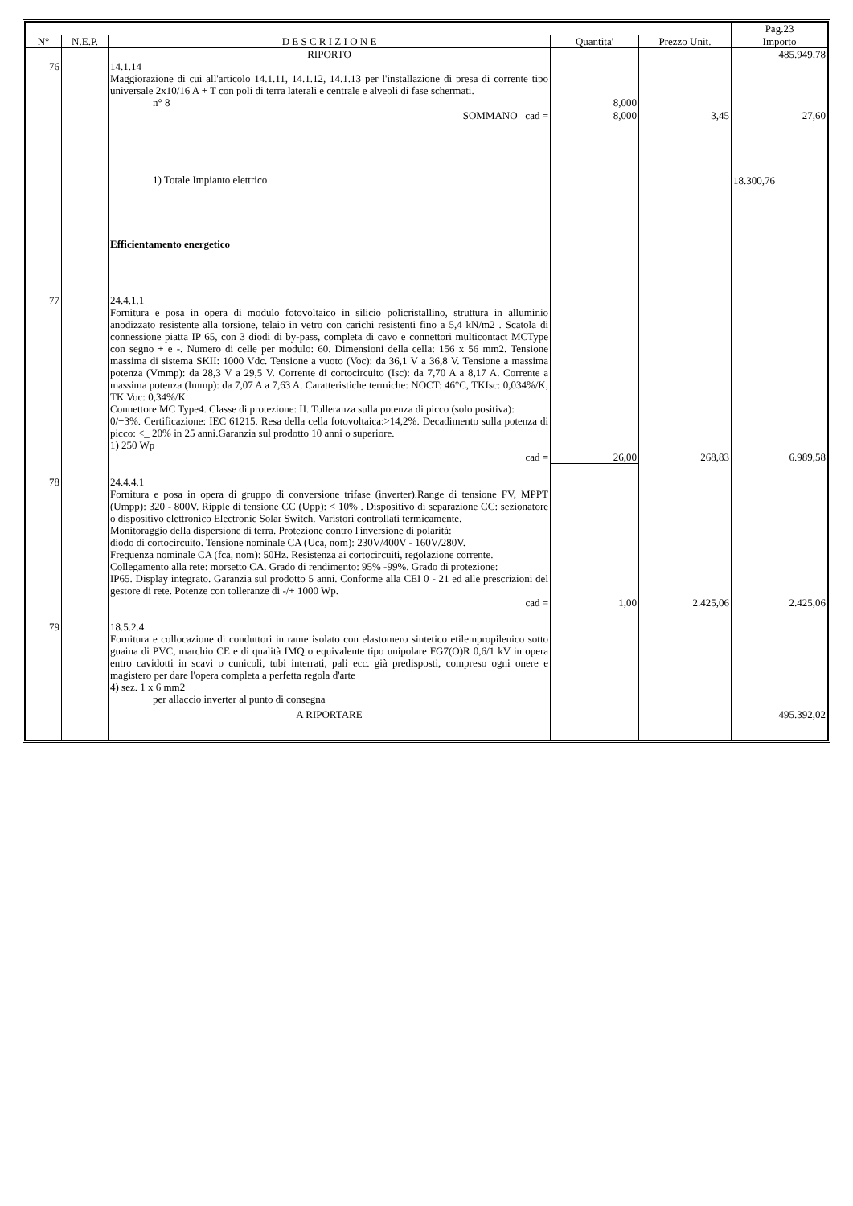| | | | | | Pag.23 |
| --- | --- | --- | --- | --- | --- |
| N° | N.E.P. | D E S C R I Z I O N E | Quantita' | Prezzo Unit. | Importo |
| | | RIPORTO | | | 485.949,78 |
| 76 | | 14.1.14 Maggiorazione di cui all'articolo 14.1.11, 14.1.12, 14.1.13 per l'installazione di presa di corrente tipo universale 2x10/16 A + T con poli di terra laterali e centrale e alveoli di fase schermati. | | | |
| | | n° 8 | 8,000 | | |
| | | SOMMANO cad = | 8,000 | 3,45 | 27,60 |
| | | 1) Totale Impianto elettrico | | | 18.300,76 |
| | | Efficientamento energetico | | | |
| 77 | | 24.4.1.1 Fornitura e posa in opera di modulo fotovoltaico in silicio policristallino, struttura in alluminio anodizzato resistente alla torsione, telaio in vetro con carichi resistenti fino a 5,4 kN/m2 . Scatola di connessione piatta IP 65, con 3 diodi di by-pass, completa di cavo e connettori multicontact MCType con segno + e -. Numero di celle per modulo: 60. Dimensioni della cella: 156 x 56 mm2. Tensione massima di sistema SKII: 1000 Vdc. Tensione a vuoto (Voc): da 36,1 V a 36,8 V. Tensione a massima potenza (Vmmp): da 28,3 V a 29,5 V. Corrente di cortocircuito (Isc): da 7,70 A a 8,17 A. Corrente a massima potenza (Immp): da 7,07 A a 7,63 A. Caratteristiche termiche: NOCT: 46°C, TKIsc: 0,034%/K, TK Voc: 0,34%/K. Connettore MC Type4. Classe di protezione: II. Tolleranza sulla potenza di picco (solo positiva): 0/+3%. Certificazione: IEC 61215. Resa della cella fotovoltaica:>14,2%. Decadimento sulla potenza di picco: <_ 20% in 25 anni.Garanzia sul prodotto 10 anni o superiore. 1) 250 Wp | | | |
| | | cad = | 26,00 | 268,83 | 6.989,58 |
| 78 | | 24.4.4.1 Fornitura e posa in opera di gruppo di conversione trifase (inverter).Range di tensione FV, MPPT (Umpp): 320 - 800V. Ripple di tensione CC (Upp): < 10% . Dispositivo di separazione CC: sezionatore o dispositivo elettronico Electronic Solar Switch. Varistori controllati termicamente. Monitoraggio della dispersione di terra. Protezione contro l'inversione di polarità: diodo di cortocircuito. Tensione nominale CA (Uca, nom): 230V/400V - 160V/280V. Frequenza nominale CA (fca, nom): 50Hz. Resistenza ai cortocircuiti, regolazione corrente. Collegamento alla rete: morsetto CA. Grado di rendimento: 95% -99%. Grado di protezione: IP65. Display integrato. Garanzia sul prodotto 5 anni. Conforme alla CEI 0 - 21 ed alle prescrizioni del gestore di rete. Potenze con tolleranze di -/+ 1000 Wp. | | | |
| | | cad = | 1,00 | 2.425,06 | 2.425,06 |
| 79 | | 18.5.2.4 Fornitura e collocazione di conduttori in rame isolato con elastomero sintetico etilempropilenico sotto guaina di PVC, marchio CE e di qualità IMQ o equivalente tipo unipolare FG7(O)R 0,6/1 kV in opera entro cavidotti in scavi o cunicoli, tubi interrati, pali ecc. già predisposti, compreso ogni onere e magistero per dare l'opera completa a perfetta regola d'arte 4) sez. 1 x 6 mm2 | | | |
| | | per allaccio inverter al punto di consegna | | | |
| | | A RIPORTARE | | | 495.392,02 |